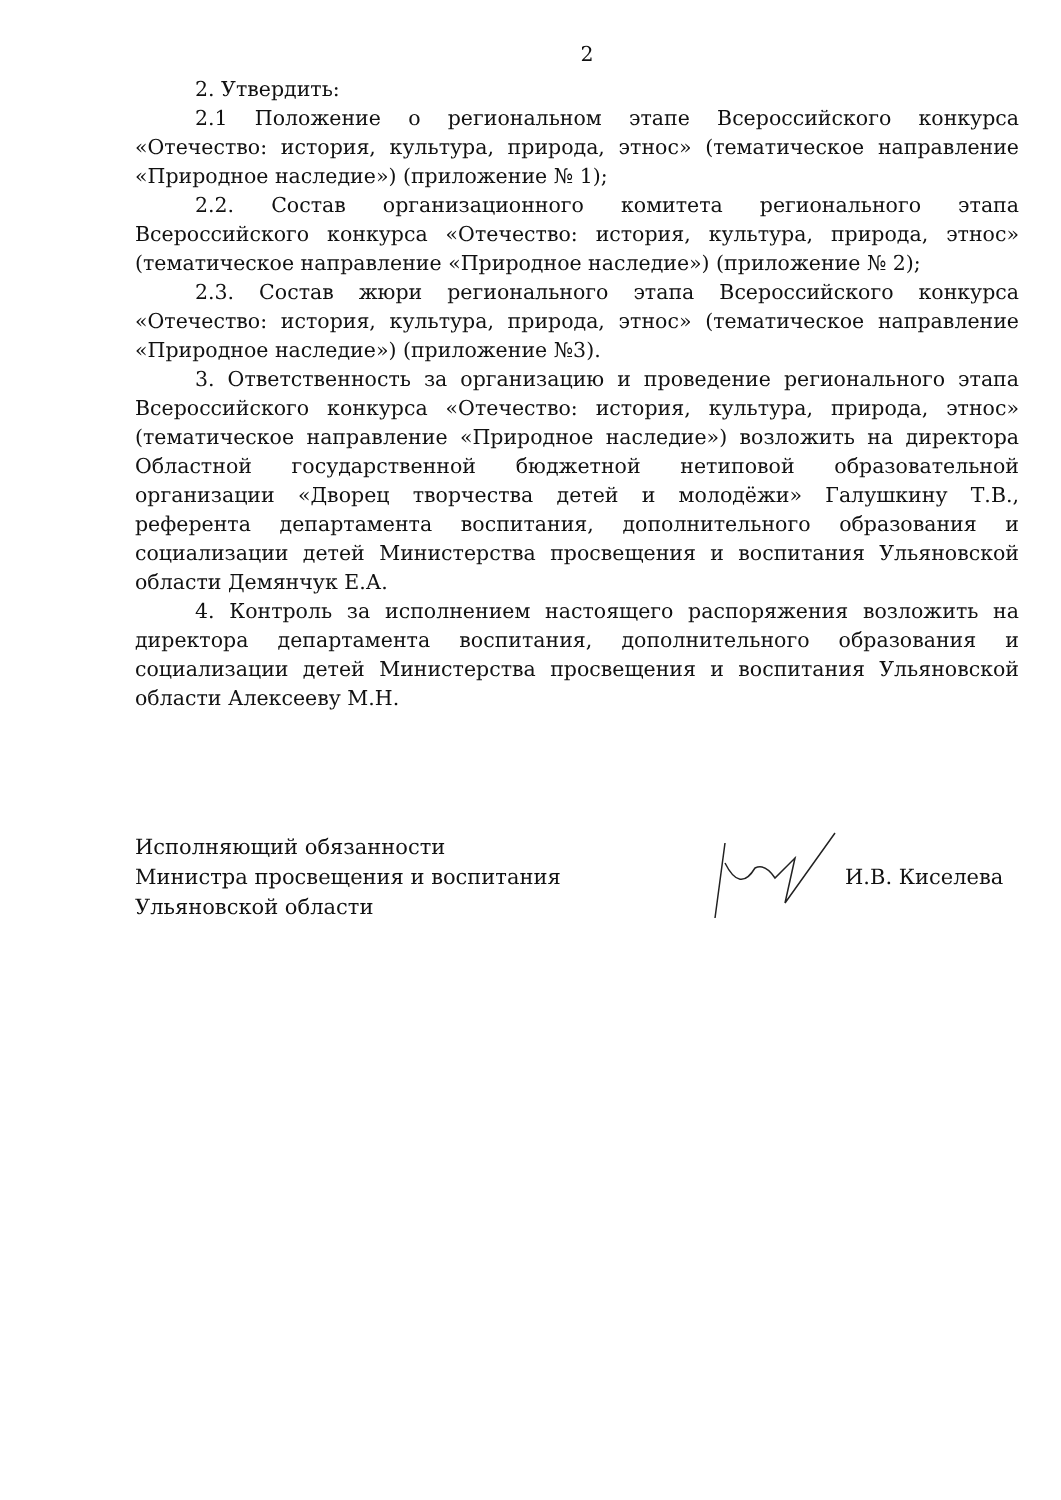2
2. Утвердить:
2.1 Положение о региональном этапе Всероссийского конкурса «Отечество: история, культура, природа, этнос» (тематическое направление «Природное наследие») (приложение № 1);
2.2. Состав организационного комитета регионального этапа Всероссийского конкурса «Отечество: история, культура, природа, этнос» (тематическое направление «Природное наследие») (приложение № 2);
2.3. Состав жюри регионального этапа Всероссийского конкурса «Отечество: история, культура, природа, этнос» (тематическое направление «Природное наследие») (приложение №3).
3. Ответственность за организацию и проведение регионального этапа Всероссийского конкурса «Отечество: история, культура, природа, этнос» (тематическое направление «Природное наследие») возложить на директора Областной государственной бюджетной нетиповой образовательной организации «Дворец творчества детей и молодёжи» Галушкину Т.В., референта департамента воспитания, дополнительного образования и социализации детей Министерства просвещения и воспитания Ульяновской области Демянчук Е.А.
4. Контроль за исполнением настоящего распоряжения возложить на директора департамента воспитания, дополнительного образования и социализации детей Министерства просвещения и воспитания Ульяновской области Алексееву М.Н.
Исполняющий обязанности
Министра просвещения и воспитания
Ульяновской области
И.В. Киселева